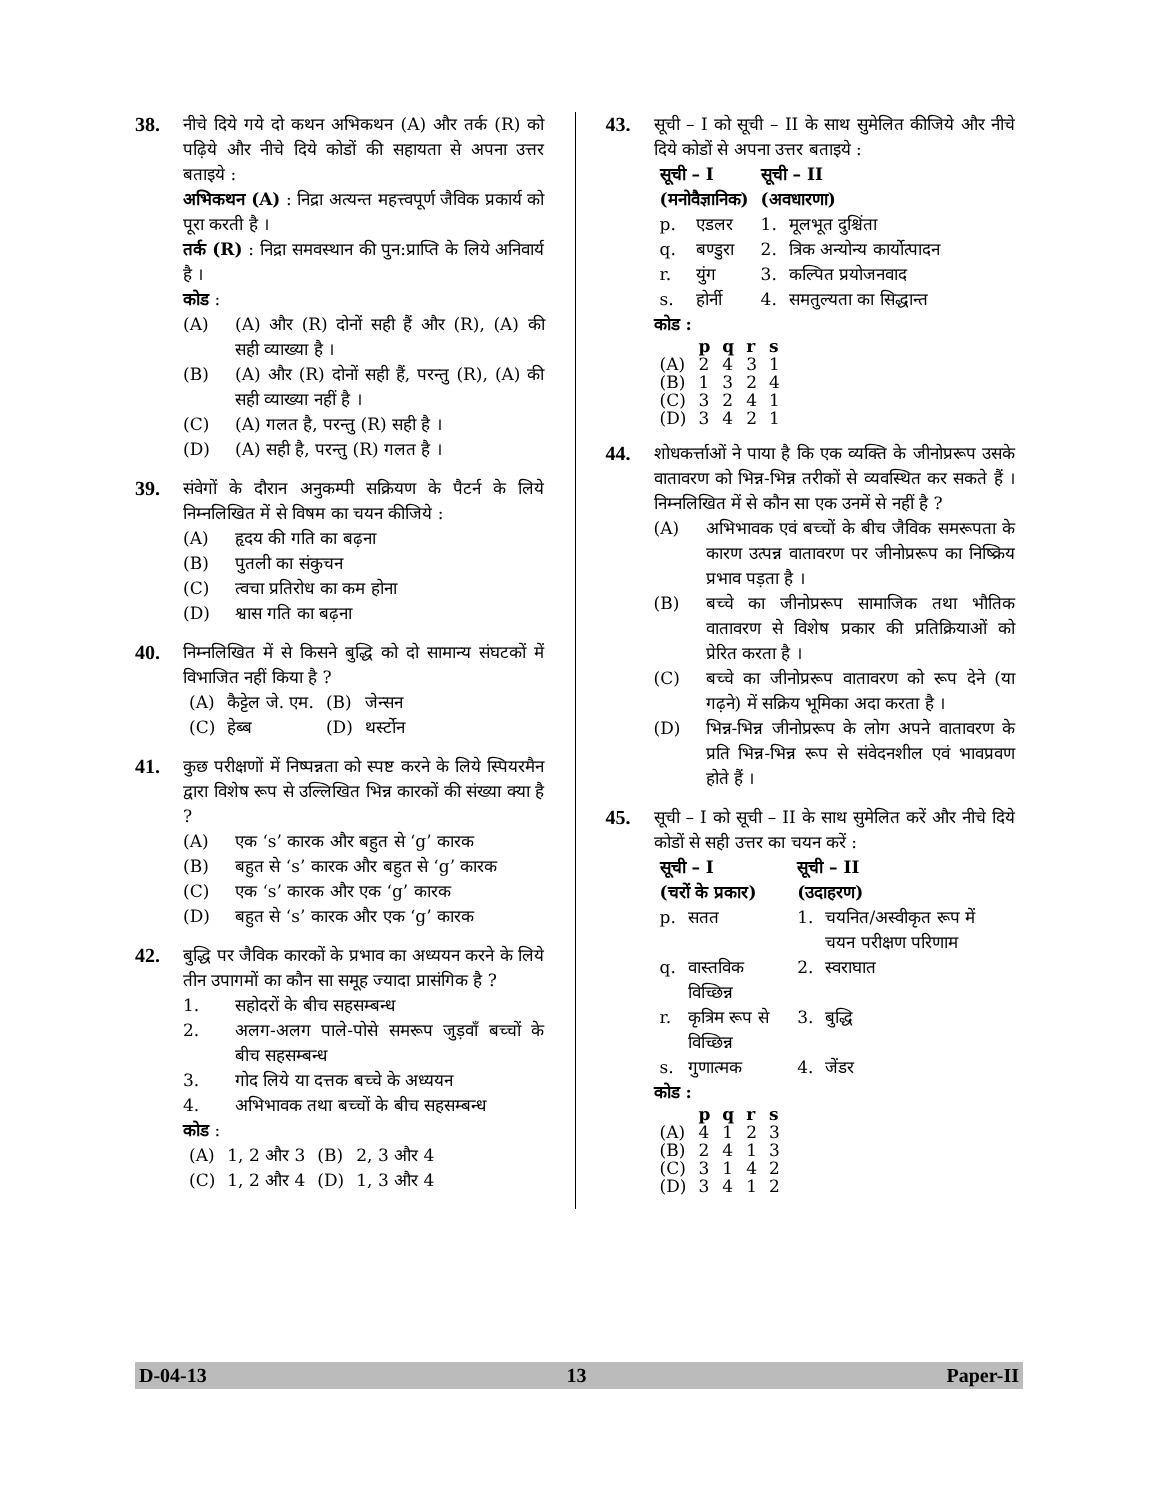38.
नीचे दिये गये दो कथन अभिकथन (A) और तर्क (R) को पढ़िये और नीचे दिये कोडों की सहायता से अपना उत्तर बताइये :
अभिकथन (A) : निद्रा अत्यन्त महत्त्वपूर्ण जैविक प्रकार्य को पूरा करती है ।
तर्क (R) : निद्रा समवस्थान की पुन:प्राप्ति के लिये अनिवार्य है ।
कोड :
(A) (A) और (R) दोनों सही हैं और (R), (A) की सही व्याख्या है ।
(B) (A) और (R) दोनों सही हैं, परन्तु (R), (A) की सही व्याख्या नहीं है ।
(C) (A) गलत है, परन्तु (R) सही है ।
(D) (A) सही है, परन्तु (R) गलत है ।
39.
संवेगों के दौरान अनुकम्पी सक्रियण के पैटर्न के लिये निम्नलिखित में से विषम का चयन कीजिये :
(A) हृदय की गति का बढ़ना
(B) पुतली का संकुचन
(C) त्वचा प्रतिरोध का कम होना
(D) श्वास गति का बढ़ना
40.
निम्नलिखित में से किसने बुद्धि को दो सामान्य संघटकों में विभाजित नहीं किया है ?
| (A) | कैट्टेल जे. एम. | (B) | जेन्सन |
| (C) | हेब्ब | (D) | थर्स्टोन |
41.
कुछ परीक्षणों में निष्पन्नता को स्पष्ट करने के लिये स्पियरमैन द्वारा विशेष रूप से उल्लिखित भिन्न कारकों की संख्या क्या है ?
(A) एक ‘s’ कारक और बहुत से ‘g’ कारक
(B) बहुत से ‘s’ कारक और बहुत से ‘g’ कारक
(C) एक ‘s’ कारक और एक ‘g’ कारक
(D) बहुत से ‘s’ कारक और एक ‘g’ कारक
42.
बुद्धि पर जैविक कारकों के प्रभाव का अध्ययन करने के लिये तीन उपागमों का कौन सा समूह ज्यादा प्रासंगिक है ?
1. सहोदरों के बीच सहसम्बन्ध
2. अलग-अलग पाले-पोसे समरूप जुड़वाँ बच्चों के बीच सहसम्बन्ध
3. गोद लिये या दत्तक बच्चे के अध्ययन
4. अभिभावक तथा बच्चों के बीच सहसम्बन्ध
कोड :
| (A) | 1, 2 और 3 | (B) | 2, 3 और 4 |
| (C) | 1, 2 और 4 | (D) | 1, 3 और 4 |
43.
सूची – I को सूची – II के साथ सुमेलित कीजिये और नीचे दिये कोडों से अपना उत्तर बताइये :
| सूची – I (मनोवैज्ञानिक) | | सूची – II (अवधारणा) | |
| --- | --- | --- | --- |
| p. | एडलर | 1. | मूलभूत दुश्चिंता |
| q. | बण्डुरा | 2. | त्रिक अन्योन्य कार्योत्पादन |
| r. | युंग | 3. | कल्पित प्रयोजनवाद |
| s. | होर्नी | 4. | समतुल्यता का सिद्धान्त |
कोड :
| | p | q | r | s |
| --- | --- | --- | --- | --- |
| (A) | 2 | 4 | 3 | 1 |
| (B) | 1 | 3 | 2 | 4 |
| (C) | 3 | 2 | 4 | 1 |
| (D) | 3 | 4 | 2 | 1 |
44.
शोधकर्त्ताओं ने पाया है कि एक व्यक्ति के जीनोप्ररूप उसके वातावरण को भिन्न-भिन्न तरीकों से व्यवस्थित कर सकते हैं । निम्नलिखित में से कौन सा एक उनमें से नहीं है ?
(A) अभिभावक एवं बच्चों के बीच जैविक समरूपता के कारण उत्पन्न वातावरण पर जीनोप्ररूप का निष्क्रिय प्रभाव पड़ता है ।
(B) बच्चे का जीनोप्ररूप सामाजिक तथा भौतिक वातावरण से विशेष प्रकार की प्रतिक्रियाओं को प्रेरित करता है ।
(C) बच्चे का जीनोप्ररूप वातावरण को रूप देने (या गढ़ने) में सक्रिय भूमिका अदा करता है ।
(D) भिन्न-भिन्न जीनोप्ररूप के लोग अपने वातावरण के प्रति भिन्न-भिन्न रूप से संवेदनशील एवं भावप्रवण होते हैं ।
45.
सूची – I को सूची – II के साथ सुमेलित करें और नीचे दिये कोडों से सही उत्तर का चयन करें :
| सूची – I (चरों के प्रकार) | | सूची – II (उदाहरण) | |
| --- | --- | --- | --- |
| p. | सतत | 1. | चयनित/अस्वीकृत रूप में चयन परीक्षण परिणाम |
| q. | वास्तविक विच्छिन्न | 2. | स्वराघात |
| r. | कृत्रिम रूप से विच्छिन्न | 3. | बुद्धि |
| s. | गुणात्मक | 4. | जेंडर |
कोड :
| | p | q | r | s |
| --- | --- | --- | --- | --- |
| (A) | 4 | 1 | 2 | 3 |
| (B) | 2 | 4 | 1 | 3 |
| (C) | 3 | 1 | 4 | 2 |
| (D) | 3 | 4 | 1 | 2 |
D-04-13 13 Paper-II